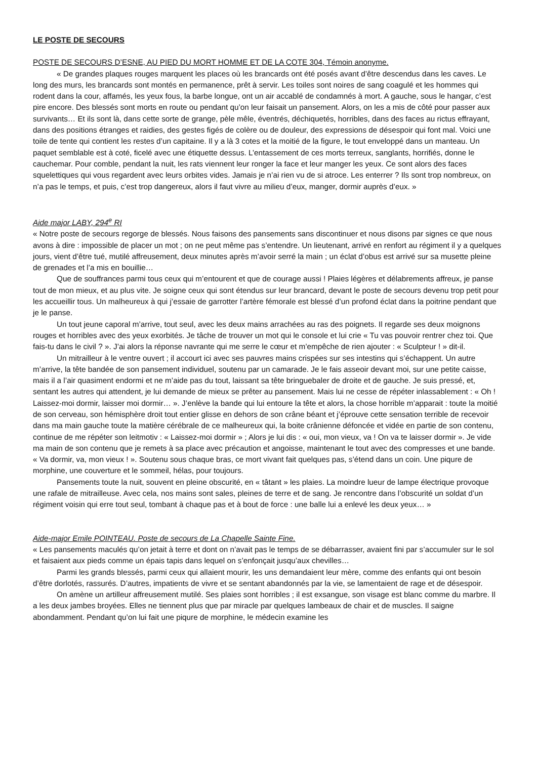LE POSTE DE SECOURS
POSTE DE SECOURS D’ESNE, AU PIED DU MORT HOMME ET DE LA COTE 304, Témoin anonyme.
« De grandes plaques rouges marquent les places où les brancards ont été posés avant d’être descendus dans les caves. Le long des murs, les brancards sont montés en permanence, prêt à servir. Les toiles sont noires de sang coagulé et les hommes qui rodent dans la cour, affamés, les yeux fous, la barbe longue, ont un air accablé de condamnés à mort. A gauche, sous le hangar, c’est pire encore. Des blessés sont morts en route ou pendant qu’on leur faisait un pansement. Alors, on les a mis de côté pour passer aux survivants… Et ils sont là, dans cette sorte de grange, pèle mêle, éventrés, déchiquetés, horribles, dans des faces au rictus effrayant, dans des positions étranges et raidies, des gestes figés de colère ou de douleur, des expressions de désespoir qui font mal. Voici une toile de tente qui contient les restes d’un capitaine. Il y a là 3 cotes et la moitié de la figure, le tout enveloppé dans un manteau. Un paquet semblable est à coté, ficelé avec une étiquette dessus. L’entassement de ces morts terreux, sanglants, horrifiés, donne le cauchemar. Pour comble, pendant la nuit, les rats viennent leur ronger la face et leur manger les yeux. Ce sont alors des faces squelettiques qui vous regardent avec leurs orbites vides. Jamais je n’ai rien vu de si atroce. Les enterrer ? Ils sont trop nombreux, on n’a pas le temps, et puis, c’est trop dangereux, alors il faut vivre au milieu d’eux, manger, dormir auprès d’eux. »
Aide major LABY, 294<sup>e</sup> RI
« Notre poste de secours regorge de blessés. Nous faisons des pansements sans discontinuer et nous disons par signes ce que nous avons à dire : impossible de placer un mot ; on ne peut même pas s’entendre. Un lieutenant, arrivé en renfort au régiment il y a quelques jours, vient d’être tué, mutilé affreusement, deux minutes après m’avoir serré la main ; un éclat d’obus est arrivé sur sa musette pleine de grenades et l’a mis en bouillie…
Que de souffrances parmi tous ceux qui m’entourent et que de courage aussi ! Plaies légères et délabrements affreux, je panse tout de mon mieux, et au plus vite. Je soigne ceux qui sont étendus sur leur brancard, devant le poste de secours devenu trop petit pour les accueillir tous. Un malheureux à qui j’essaie de garrotter l’artère fémorale est blessé d’un profond éclat dans la poitrine pendant que je le panse.
Un tout jeune caporal m’arrive, tout seul, avec les deux mains arrachées au ras des poignets. Il regarde ses deux moignons rouges et horribles avec des yeux exorbités. Je tâche de trouver un mot qui le console et lui crie « Tu vas pouvoir rentrer chez toi. Que fais-tu dans le civil ? ». J’ai alors la réponse navrante qui me serre le cœur et m’empêche de rien ajouter : « Sculpteur ! » dit-il.
Un mitrailleur à le ventre ouvert ; il accourt ici avec ses pauvres mains crispées sur ses intestins qui s’échappent. Un autre m’arrive, la tête bandée de son pansement individuel, soutenu par un camarade. Je le fais asseoir devant moi, sur une petite caisse, mais il a l’air quasiment endormi et ne m’aide pas du tout, laissant sa tête bringuebaler de droite et de gauche. Je suis pressé, et, sentant les autres qui attendent, je lui demande de mieux se prêter au pansement. Mais lui ne cesse de répéter inlassablement : « Oh ! Laissez-moi dormir, laisser moi dormir… ». J’enlève la bande qui lui entoure la tête et alors, la chose horrible m’apparait : toute la moitié de son cerveau, son hémisphère droit tout entier glisse en dehors de son crâne béant et j’éprouve cette sensation terrible de recevoir dans ma main gauche toute la matière cérébrale de ce malheureux qui, la boite crânienne défoncée et vidée en partie de son contenu, continue de me répéter son leitmotiv : « Laissez-moi dormir » ; Alors je lui dis : « oui, mon vieux, va ! On va te laisser dormir ». Je vide ma main de son contenu que je remets à sa place avec précaution et angoisse, maintenant le tout avec des compresses et une bande. « Va dormir, va, mon vieux ! ». Soutenu sous chaque bras, ce mort vivant fait quelques pas, s’étend dans un coin. Une piqure de morphine, une couverture et le sommeil, hélas, pour toujours.
Pansements toute la nuit, souvent en pleine obscurité, en « tâtant » les plaies. La moindre lueur de lampe électrique provoque une rafale de mitrailleuse. Avec cela, nos mains sont sales, pleines de terre et de sang. Je rencontre dans l’obscurité un soldat d’un régiment voisin qui erre tout seul, tombant à chaque pas et à bout de force : une balle lui a enlevé les deux yeux… »
Aide-major Emile POINTEAU. Poste de secours de La Chapelle Sainte Fine.
« Les pansements maculés qu’on jetait à terre et dont on n’avait pas le temps de se débarrasser, avaient fini par s’accumuler sur le sol et faisaient aux pieds comme un épais tapis dans lequel on s’enfonçait jusqu’aux chevilles…
Parmi les grands blessés, parmi ceux qui allaient mourir, les uns demandaient leur mère, comme des enfants qui ont besoin d’être dorlotés, rassurés. D’autres, impatients de vivre et se sentant abandonnés par la vie, se lamentaient de rage et de désespoir.
On amène un artilleur affreusement mutilé. Ses plaies sont horribles ; il est exsangue, son visage est blanc comme du marbre. Il a les deux jambes broyées. Elles ne tiennent plus que par miracle par quelques lambeaux de chair et de muscles. Il saigne abondamment. Pendant qu’on lui fait une piqure de morphine, le médecin examine les